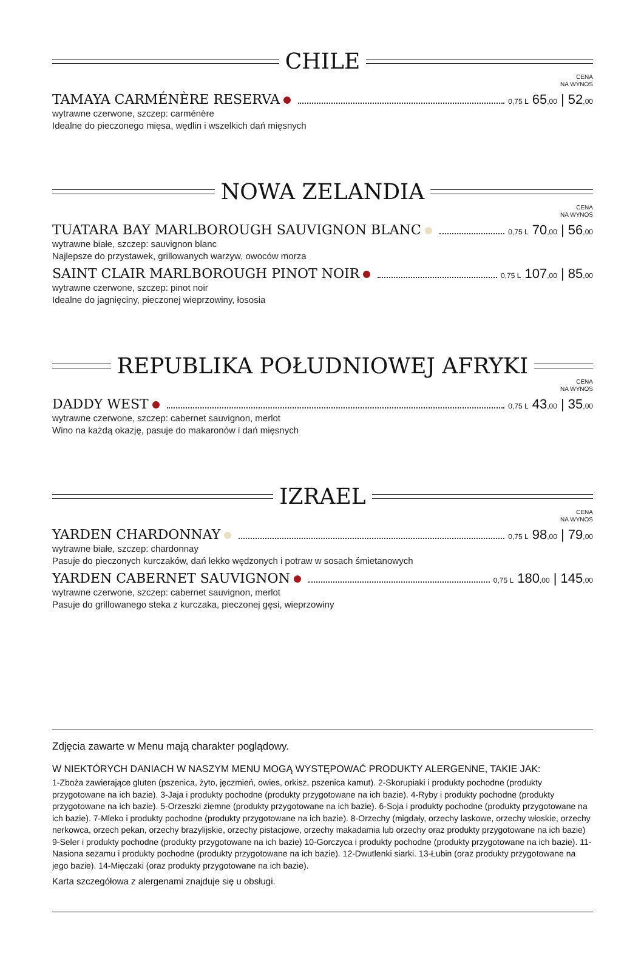CHILE
CENA
NA WYNOS
TAMAYA CARMÉNÈRE RESERVA 0,75 L 65,00 | 52,00
wytrawne czerwone, szczep: carménère
Idealne do pieczonego mięsa, wędlin i wszelkich dań mięsnych
NOWA ZELANDIA
CENA
NA WYNOS
TUATARA BAY MARLBOROUGH SAUVIGNON BLANC 0,75 L 70,00 | 56,00
wytrawne białe, szczep: sauvignon blanc
Najlepsze do przystawek, grillowanych warzyw, owoców morza
SAINT CLAIR MARLBOROUGH PINOT NOIR 0,75 L 107,00 | 85,00
wytrawne czerwone, szczep: pinot noir
Idealne do jagnięciny, pieczonej wieprzowiny, łososia
REPUBLIKA POŁUDNIOWEJ AFRYKI
CENA
NA WYNOS
DADDY WEST 0,75 L 43,00 | 35,00
wytrawne czerwone, szczep: cabernet sauvignon, merlot
Wino na każdą okazję, pasuje do makaronów i dań mięsnych
IZRAEL
CENA
NA WYNOS
YARDEN CHARDONNAY 0,75 L 98,00 | 79,00
wytrawne białe, szczep: chardonnay
Pasuje do pieczonych kurczaków, dań lekko wędzonych i potraw w sosach śmietanowych
YARDEN CABERNET SAUVIGNON 0,75 L 180,00 | 145,00
wytrawne czerwone, szczep: cabernet sauvignon, merlot
Pasuje do grillowanego steka z kurczaka, pieczonej gęsi, wieprzowiny
Zdjęcia zawarte w Menu mają charakter poglądowy.
W NIEKTÓRYCH DANIACH W NASZYM MENU MOGĄ WYSTĘPOWAĆ PRODUKTY ALERGENNE, TAKIE JAK:
1-Zboża zawierające gluten (pszenica, żyto, jęczmień, owies, orkisz, pszenica kamut). 2-Skorupiaki i produkty pochodne (produkty przygotowane na ich bazie). 3-Jaja i produkty pochodne (produkty przygotowane na ich bazie). 4-Ryby i produkty pochodne (produkty przygotowane na ich bazie). 5-Orzeszki ziemne (produkty przygotowane na ich bazie). 6-Soja i produkty pochodne (produkty przygotowane na ich bazie). 7-Mleko i produkty pochodne (produkty przygotowane na ich bazie). 8-Orzechy (migdały, orzechy laskowe, orzechy włoskie, orzechy nerkowca, orzech pekan, orzechy brazylijskie, orzechy pistacjowe, orzechy makadamia lub orzechy oraz produkty przygotowane na ich bazie) 9-Seler i produkty pochodne (produkty przygotowane na ich bazie) 10-Gorczyca i produkty pochodne (produkty przygotowane na ich bazie). 11-Nasiona sezamu i produkty pochodne (produkty przygotowane na ich bazie). 12-Dwutlenki siarki. 13-Łubin (oraz produkty przygotowane na jego bazie). 14-Mięczaki (oraz produkty przygotowane na ich bazie).
Karta szczegółowa z alergenami znajduje się u obsługi.